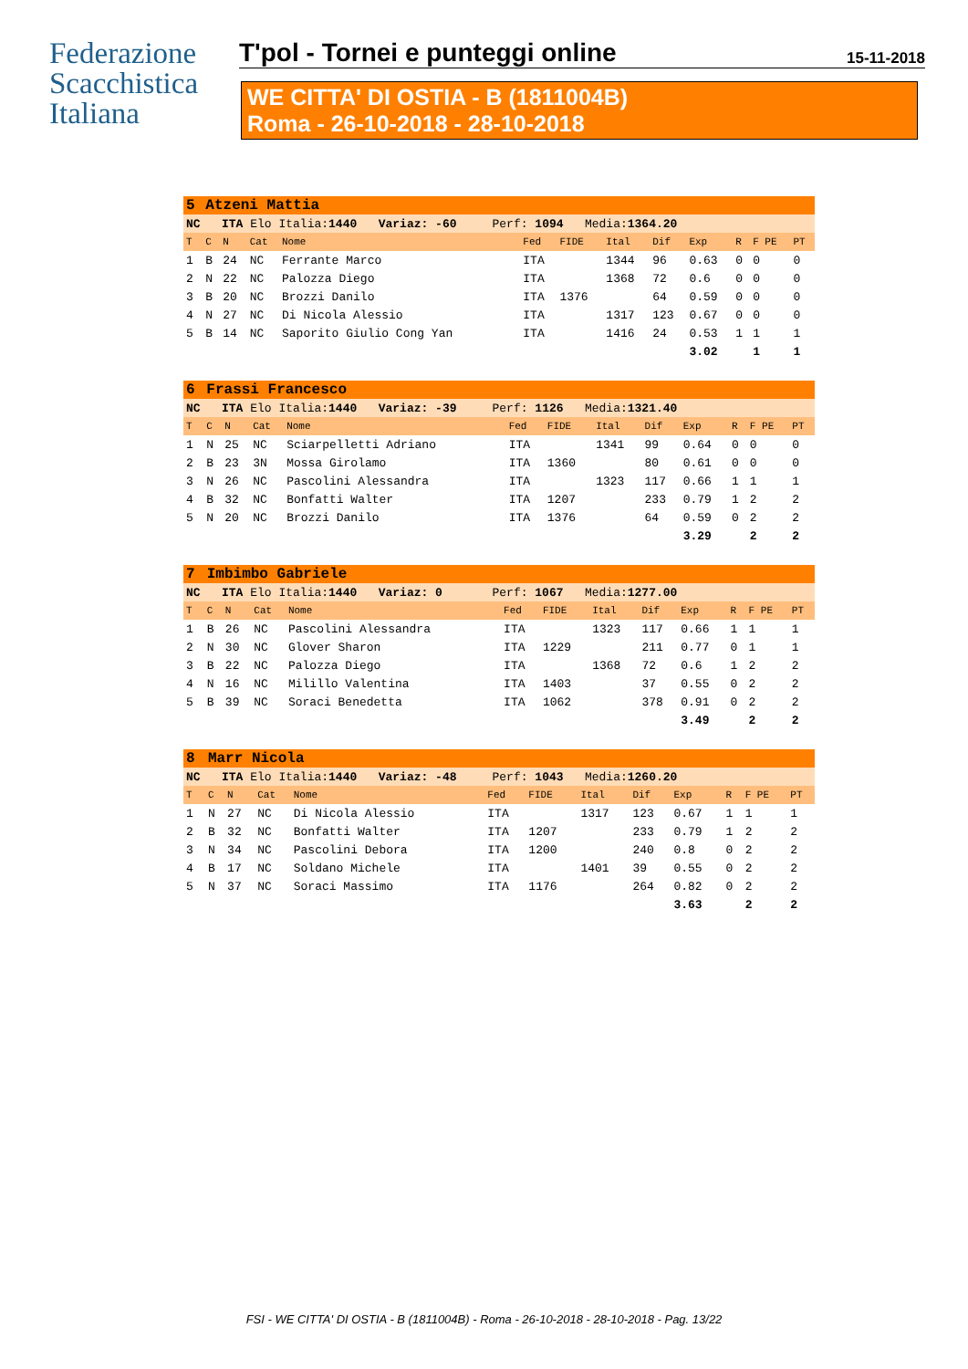Federazione
Scacchistica
Italiana
T'pol - Tornei e punteggi online
15-11-2018
WE CITTA' DI OSTIA - B (1811004B)
Roma - 26-10-2018 - 28-10-2018
| 5 | Atzeni Mattia | | | | | | | | | | | |
| NC ITA Elo Italia: 1440 Variaz: -60 Perf: 1094 Media: 1364.20 | | | | | | | | | | | | |
| T | C | N | Cat | Nome | Fed | FIDE | Ital | Dif | Exp | R | F PE | PT |
| 1 | B | 24 | NC | Ferrante Marco | ITA | | 1344 | 96 | 0.63 | 0 | 0 | 0 |
| 2 | N | 22 | NC | Palozza Diego | ITA | | 1368 | 72 | 0.6 | 0 | 0 | 0 |
| 3 | B | 20 | NC | Brozzi Danilo | ITA | 1376 | | 64 | 0.59 | 0 | 0 | 0 |
| 4 | N | 27 | NC | Di Nicola Alessio | ITA | | 1317 | 123 | 0.67 | 0 | 0 | 0 |
| 5 | B | 14 | NC | Saporito Giulio Cong Yan | ITA | | 1416 | 24 | 0.53 | 1 | 1 | 1 |
| | | | | | | | | | 3.02 | | 1 | 1 |
| 6 | Frassi Francesco | | | | | | | | | | | |
| NC ITA Elo Italia: 1440 Variaz: -39 Perf: 1126 Media: 1321.40 | | | | | | | | | | | | |
| T | C | N | Cat | Nome | Fed | FIDE | Ital | Dif | Exp | R | F PE | PT |
| 1 | N | 25 | NC | Sciarpelletti Adriano | ITA | | 1341 | 99 | 0.64 | 0 | 0 | 0 |
| 2 | B | 23 | 3N | Mossa Girolamo | ITA | 1360 | | 80 | 0.61 | 0 | 0 | 0 |
| 3 | N | 26 | NC | Pascolini Alessandra | ITA | | 1323 | 117 | 0.66 | 1 | 1 | 1 |
| 4 | B | 32 | NC | Bonfatti Walter | ITA | 1207 | | 233 | 0.79 | 1 | 2 | 2 |
| 5 | N | 20 | NC | Brozzi Danilo | ITA | 1376 | | 64 | 0.59 | 0 | 2 | 2 |
| | | | | | | | | | 3.29 | | 2 | 2 |
| 7 | Imbimbo Gabriele | | | | | | | | | | | |
| NC ITA Elo Italia: 1440 Variaz: 0 Perf: 1067 Media: 1277.00 | | | | | | | | | | | | |
| T | C | N | Cat | Nome | Fed | FIDE | Ital | Dif | Exp | R | F PE | PT |
| 1 | B | 26 | NC | Pascolini Alessandra | ITA | | 1323 | 117 | 0.66 | 1 | 1 | 1 |
| 2 | N | 30 | NC | Glover Sharon | ITA | 1229 | | 211 | 0.77 | 0 | 1 | 1 |
| 3 | B | 22 | NC | Palozza Diego | ITA | | 1368 | 72 | 0.6 | 1 | 2 | 2 |
| 4 | N | 16 | NC | Milillo Valentina | ITA | 1403 | | 37 | 0.55 | 0 | 2 | 2 |
| 5 | B | 39 | NC | Soraci Benedetta | ITA | 1062 | | 378 | 0.91 | 0 | 2 | 2 |
| | | | | | | | | | 3.49 | | 2 | 2 |
| 8 | Marr Nicola | | | | | | | | | | | |
| NC ITA Elo Italia: 1440 Variaz: -48 Perf: 1043 Media: 1260.20 | | | | | | | | | | | | |
| T | C | N | Cat | Nome | Fed | FIDE | Ital | Dif | Exp | R | F PE | PT |
| 1 | N | 27 | NC | Di Nicola Alessio | ITA | | 1317 | 123 | 0.67 | 1 | 1 | 1 |
| 2 | B | 32 | NC | Bonfatti Walter | ITA | 1207 | | 233 | 0.79 | 1 | 2 | 2 |
| 3 | N | 34 | NC | Pascolini Debora | ITA | 1200 | | 240 | 0.8 | 0 | 2 | 2 |
| 4 | B | 17 | NC | Soldano Michele | ITA | | 1401 | 39 | 0.55 | 0 | 2 | 2 |
| 5 | N | 37 | NC | Soraci Massimo | ITA | 1176 | | 264 | 0.82 | 0 | 2 | 2 |
| | | | | | | | | | 3.63 | | 2 | 2 |
FSI - WE CITTA' DI OSTIA - B (1811004B) - Roma - 26-10-2018 - 28-10-2018 - Pag. 13/22